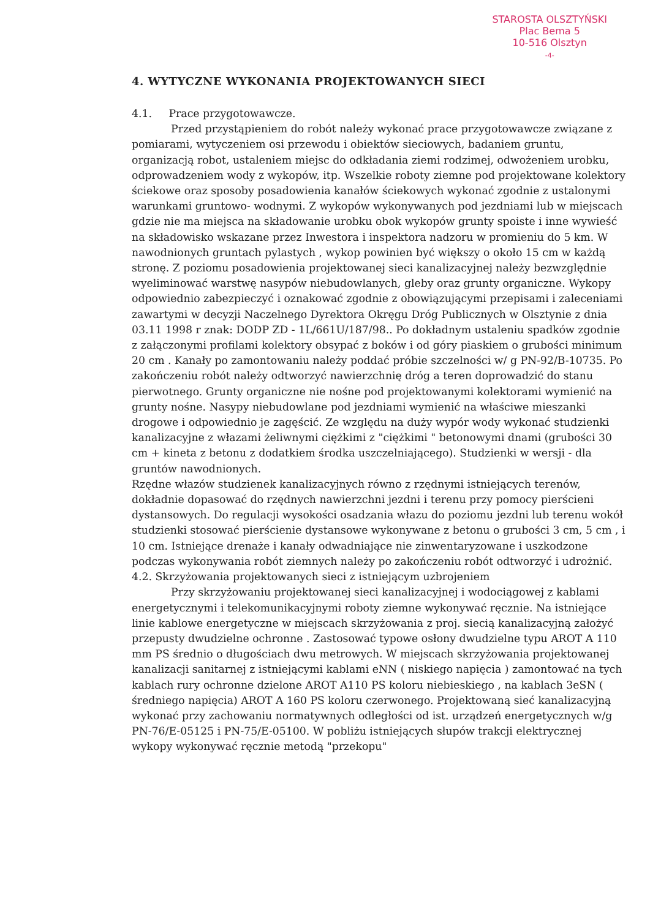STAROSTA OLSZTYŃSKI
Plac Bema 5
10-516 Olsztyn
-4-
4. WYTYCZNE WYKONANIA PROJEKTOWANYCH SIECI
4.1. Prace przygotowawcze.
Przed przystąpieniem do robót należy wykonać prace przygotowawcze związane z pomiarami, wytyczeniem osi przewodu i obiektów sieciowych, badaniem gruntu, organizacją robot, ustaleniem miejsc do odkładania ziemi rodzimej, odwożeniem urobku, odprowadzeniem wody z wykopów, itp. Wszelkie roboty ziemne pod projektowane kolektory ściekowe oraz sposoby posadowienia kanałów ściekowych wykonać zgodnie z ustalonymi warunkami gruntowo- wodnymi. Z wykopów wykonywanych pod jezdniami lub w miejscach gdzie nie ma miejsca na składowanie urobku obok wykopów grunty spoiste i inne wywieść na składowisko wskazane przez Inwestora i inspektora nadzoru w promieniu do 5 km. W nawodnionych gruntach pylastych , wykop powinien być większy o około 15 cm w każdą stronę. Z poziomu posadowienia projektowanej sieci kanalizacyjnej należy bezwzględnie wyeliminować warstwę nasypów niebudowlanych, gleby oraz grunty organiczne. Wykopy odpowiednio zabezpieczyć i oznakować zgodnie z obowiązującymi przepisami i zaleceniami zawartymi w decyzji Naczelnego Dyrektora Okręgu Dróg Publicznych w Olsztynie z dnia 03.11 1998 r znak: DODP ZD - 1L/661U/187/98.. Po dokładnym ustaleniu spadków zgodnie z załączonymi profilami kolektory obsypać z boków i od góry piaskiem o grubości minimum 20 cm . Kanały po zamontowaniu należy poddać próbie szczelności w/ g PN-92/B-10735. Po zakończeniu robót należy odtworzyć nawierzchnię dróg a teren doprowadzić do stanu pierwotnego. Grunty organiczne nie nośne pod projektowanymi kolektorami wymienić na grunty nośne. Nasypy niebudowlane pod jezdniami wymienić na właściwe mieszanki drogowe i odpowiednio je zagęścić. Ze względu na duży wypór wody wykonać studzienki kanalizacyjne z włazami żeliwnymi ciężkimi z "ciężkimi " betonowymi dnami (grubości 30 cm + kineta z betonu z dodatkiem środka uszczelniającego). Studzienki w wersji - dla gruntów nawodnionych.
Rzędne włazów studzienek kanalizacyjnych równo z rzędnymi istniejących terenów, dokładnie dopasować do rzędnych nawierzchni jezdni i terenu przy pomocy pierścieni dystansowych. Do regulacji wysokości osadzania włazu do poziomu jezdni lub terenu wokół studzienki stosować pierścienie dystansowe wykonywane z betonu o grubości 3 cm, 5 cm , i 10 cm. Istniejące drenaże i kanały odwadniające nie zinwentaryzowane i uszkodzone podczas wykonywania robót ziemnych należy po zakończeniu robót odtworzyć i udrożnić.
4.2. Skrzyżowania projektowanych sieci z istniejącym uzbrojeniem
Przy skrzyżowaniu projektowanej sieci kanalizacyjnej i wodociągowej z kablami energetycznymi i telekomunikacyjnymi roboty ziemne wykonywać ręcznie. Na istniejące linie kablowe energetyczne w miejscach skrzyżowania z proj. siecią kanalizacyjną założyć przepusty dwudzielne ochronne . Zastosować typowe osłony dwudzielne typu AROT A 110 mm PS średnio o długościach dwu metrowych. W miejscach skrzyżowania projektowanej kanalizacji sanitarnej z istniejącymi kablami eNN ( niskiego napięcia ) zamontować na tych kablach rury ochronne dzielone AROT A110 PS koloru niebieskiego , na kablach 3eSN ( średniego napięcia) AROT A 160 PS koloru czerwonego. Projektowaną sieć kanalizacyjną wykonać przy zachowaniu normatywnych odległości od ist. urządzeń energetycznych w/g PN-76/E-05125 i PN-75/E-05100. W pobliżu istniejących słupów trakcji elektrycznej wykopy wykonywać ręcznie metodą "przekopu"